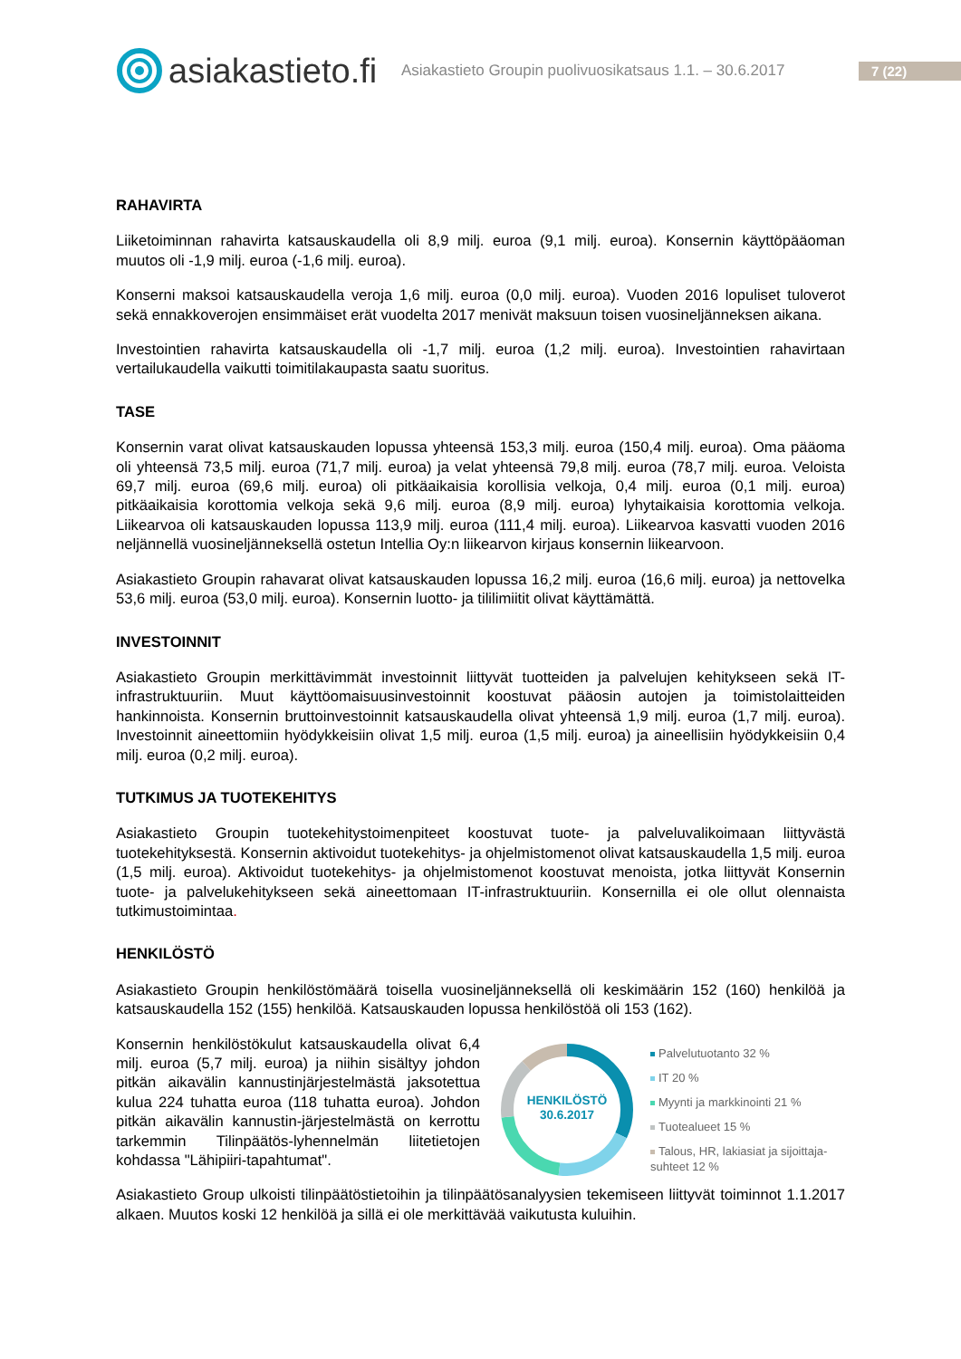asiakastieto.fi
Asiakastieto Groupin puolivuosikatsaus 1.1. – 30.6.2017
7 (22)
RAHAVIRTA
Liiketoiminnan rahavirta katsauskaudella oli 8,9 milj. euroa (9,1 milj. euroa). Konsernin käyttöpääoman muutos oli -1,9 milj. euroa (-1,6 milj. euroa).
Konserni maksoi katsauskaudella veroja 1,6 milj. euroa (0,0 milj. euroa). Vuoden 2016 lopuliset tuloverot sekä ennakkoverojen ensimmäiset erät vuodelta 2017 menivät maksuun toisen vuosineljänneksen aikana.
Investointien rahavirta katsauskaudella oli -1,7 milj. euroa (1,2 milj. euroa). Investointien rahavirtaan vertailukaudella vaikutti toimitilakaupasta saatu suoritus.
TASE
Konsernin varat olivat katsauskauden lopussa yhteensä 153,3 milj. euroa (150,4 milj. euroa). Oma pääoma oli yhteensä 73,5 milj. euroa (71,7 milj. euroa) ja velat yhteensä 79,8 milj. euroa (78,7 milj. euroa. Veloista 69,7 milj. euroa (69,6 milj. euroa) oli pitkäaikaisia korollisia velkoja, 0,4 milj. euroa (0,1 milj. euroa) pitkäaikaisia korottomia velkoja sekä 9,6 milj. euroa (8,9 milj. euroa) lyhytaikaisia korottomia velkoja. Liikearvoa oli katsauskauden lopussa 113,9 milj. euroa (111,4 milj. euroa). Liikearvoa kasvatti vuoden 2016 neljännellä vuosineljänneksellä ostetun Intellia Oy:n liikearvon kirjaus konsernin liikearvoon.
Asiakastieto Groupin rahavarat olivat katsauskauden lopussa 16,2 milj. euroa (16,6 milj. euroa) ja nettovelka 53,6 milj. euroa (53,0 milj. euroa). Konsernin luotto- ja tililimiitit olivat käyttämättä.
INVESTOINNIT
Asiakastieto Groupin merkittävimmät investoinnit liittyvät tuotteiden ja palvelujen kehitykseen sekä IT-infrastruktuuriin. Muut käyttöomaisuusinvestoinnit koostuvat pääosin autojen ja toimistolaitteiden hankinnoista. Konsernin bruttoinvestoinnit katsauskaudella olivat yhteensä 1,9 milj. euroa (1,7 milj. euroa). Investoinnit aineettomiin hyödykkeisiin olivat 1,5 milj. euroa (1,5 milj. euroa) ja aineellisiin hyödykkeisiin 0,4 milj. euroa (0,2 milj. euroa).
TUTKIMUS JA TUOTEKEHITYS
Asiakastieto Groupin tuotekehitystoimenpiteet koostuvat tuote- ja palveluvalikoimaan liittyvästä tuotekehityksestä. Konsernin aktivoidut tuotekehitys- ja ohjelmistomenot olivat katsauskaudella 1,5 milj. euroa (1,5 milj. euroa). Aktivoidut tuotekehitys- ja ohjelmistomenot koostuvat menoista, jotka liittyvät Konsernin tuote- ja palvelukehitykseen sekä aineettomaan IT-infrastruktuuriin. Konsernilla ei ole ollut olennaista tutkimustoimintaa.
HENKILÖSTÖ
Asiakastieto Groupin henkilöstömäärä toisella vuosineljänneksellä oli keskimäärin 152 (160) henkilöä ja katsauskaudella 152 (155) henkilöä. Katsauskauden lopussa henkilöstöä oli 153 (162).
Konsernin henkilöstökulut katsauskaudella olivat 6,4 milj. euroa (5,7 milj. euroa) ja niihin sisältyy johdon pitkän aikavälin kannustinjärjestelmästä jaksotettua kulua 224 tuhatta euroa (118 tuhatta euroa). Johdon pitkän aikavälin kannustin-järjestelmästä on kerrottu tarkemmin Tilinpäätös-lyhennelmän liitetietojen kohdassa "Lähipiiri-tapahtumat".
HENKILÖSTÖ
30.6.2017
Palvelutuotanto 32 %
IT 20 %
Myynti ja markkinointi 21 %
Tuotealueet 15 %
Talous, HR, lakiasiat ja sijoittaja-suhteet 12 %
Asiakastieto Group ulkoisti tilinpäätöstietoihin ja tilinpäätösanalyysien tekemiseen liittyvät toiminnot 1.1.2017 alkaen. Muutos koski 12 henkilöä ja sillä ei ole merkittävää vaikutusta kuluihin.